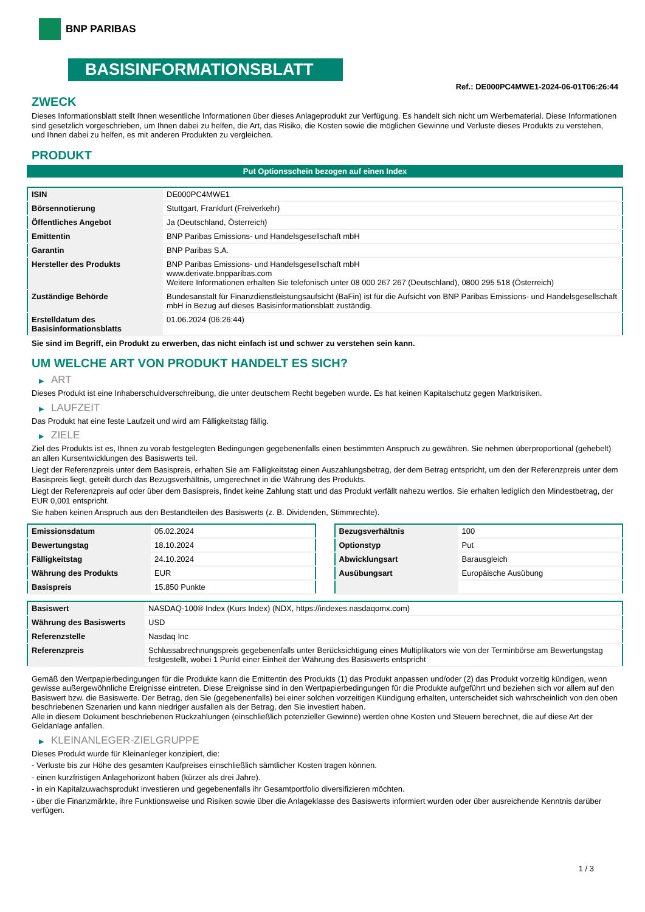BNP PARIBAS
BASISINFORMATIONSBLATT
Ref.: DE000PC4MWE1-2024-06-01T06:26:44
ZWECK
Dieses Informationsblatt stellt Ihnen wesentliche Informationen über dieses Anlageprodukt zur Verfügung. Es handelt sich nicht um Werbematerial. Diese Informationen sind gesetzlich vorgeschrieben, um Ihnen dabei zu helfen, die Art, das Risiko, die Kosten sowie die möglichen Gewinne und Verluste dieses Produkts zu verstehen, und Ihnen dabei zu helfen, es mit anderen Produkten zu vergleichen.
PRODUKT
Put Optionsschein bezogen auf einen Index
| ISIN | DE000PC4MWE1 |
| Börsennotierung | Stuttgart, Frankfurt (Freiverkehr) |
| Öffentliches Angebot | Ja (Deutschland, Österreich) |
| Emittentin | BNP Paribas Emissions- und Handelsgesellschaft mbH |
| Garantin | BNP Paribas S.A. |
| Hersteller des Produkts | BNP Paribas Emissions- und Handelsgesellschaft mbH www.derivate.bnpparibas.com Weitere Informationen erhalten Sie telefonisch unter 08 000 267 267 (Deutschland), 0800 295 518 (Österreich) |
| Zuständige Behörde | Bundesanstalt für Finanzdienstleistungsaufsicht (BaFin) ist für die Aufsicht von BNP Paribas Emissions- und Handelsgesellschaft mbH in Bezug auf dieses Basisinformationsblatt zuständig. |
| Erstelldatum des Basisinformationsblatts | 01.06.2024 (06:26:44) |
Sie sind im Begriff, ein Produkt zu erwerben, das nicht einfach ist und schwer zu verstehen sein kann.
UM WELCHE ART VON PRODUKT HANDELT ES SICH?
▶ ART
Dieses Produkt ist eine Inhaberschuldverschreibung, die unter deutschem Recht begeben wurde. Es hat keinen Kapitalschutz gegen Marktrisiken.
▶ LAUFZEIT
Das Produkt hat eine feste Laufzeit und wird am Fälligkeitstag fällig.
▶ ZIELE
Ziel des Produkts ist es, Ihnen zu vorab festgelegten Bedingungen gegebenenfalls einen bestimmten Anspruch zu gewähren. Sie nehmen überproportional (gehebelt) an allen Kursentwicklungen des Basiswerts teil.
Liegt der Referenzpreis unter dem Basispreis, erhalten Sie am Fälligkeitstag einen Auszahlungsbetrag, der dem Betrag entspricht, um den der Referenzpreis unter dem Basispreis liegt, geteilt durch das Bezugsverhältnis, umgerechnet in die Währung des Produkts.
Liegt der Referenzpreis auf oder über dem Basispreis, findet keine Zahlung statt und das Produkt verfällt nahezu wertlos. Sie erhalten lediglich den Mindestbetrag, der EUR 0,001 entspricht.
Sie haben keinen Anspruch aus den Bestandteilen des Basiswerts (z. B. Dividenden, Stimmrechte).
| Emissionsdatum | 05.02.2024 |
| Bewertungstag | 18.10.2024 |
| Fälligkeitstag | 24.10.2024 |
| Währung des Produkts | EUR |
| Basispreis | 15.850 Punkte |
| Bezugsverhältnis | 100 |
| Optionstyp | Put |
| Abwicklungsart | Barausgleich |
| Ausübungsart | Europäische Ausübung |
| Basiswert | NASDAQ-100® Index (Kurs Index) (NDX, https://indexes.nasdaqomx.com) |
| Währung des Basiswerts | USD |
| Referenzstelle | Nasdaq Inc |
| Referenzpreis | Schlussabrechnungspreis gegebenenfalls unter Berücksichtigung eines Multiplikators wie von der Terminbörse am Bewertungstag festgestellt, wobei 1 Punkt einer Einheit der Währung des Basiswerts entspricht |
Gemäß den Wertpapierbedingungen für die Produkte kann die Emittentin des Produkts (1) das Produkt anpassen und/oder (2) das Produkt vorzeitig kündigen, wenn gewisse außergewöhnliche Ereignisse eintreten. Diese Ereignisse sind in den Wertpapierbedingungen für die Produkte aufgeführt und beziehen sich vor allem auf den Basiswert bzw. die Basiswerte. Der Betrag, den Sie (gegebenenfalls) bei einer solchen vorzeitigen Kündigung erhalten, unterscheidet sich wahrscheinlich von den oben beschriebenen Szenarien und kann niedriger ausfallen als der Betrag, den Sie investiert haben.
Alle in diesem Dokument beschriebenen Rückzahlungen (einschließlich potenzieller Gewinne) werden ohne Kosten und Steuern berechnet, die auf diese Art der Geldanlage anfallen.
▶ KLEINANLEGER-ZIELGRUPPE
Dieses Produkt wurde für Kleinanleger konzipiert, die:
- Verluste bis zur Höhe des gesamten Kaufpreises einschließlich sämtlicher Kosten tragen können.
- einen kurzfristigen Anlagehorizont haben (kürzer als drei Jahre).
- in ein Kapitalzuwachsprodukt investieren und gegebenenfalls ihr Gesamtportfolio diversifizieren möchten.
- über die Finanzmärkte, ihre Funktionsweise und Risiken sowie über die Anlageklasse des Basiswerts informiert wurden oder über ausreichende Kenntnis darüber verfügen.
1 / 3